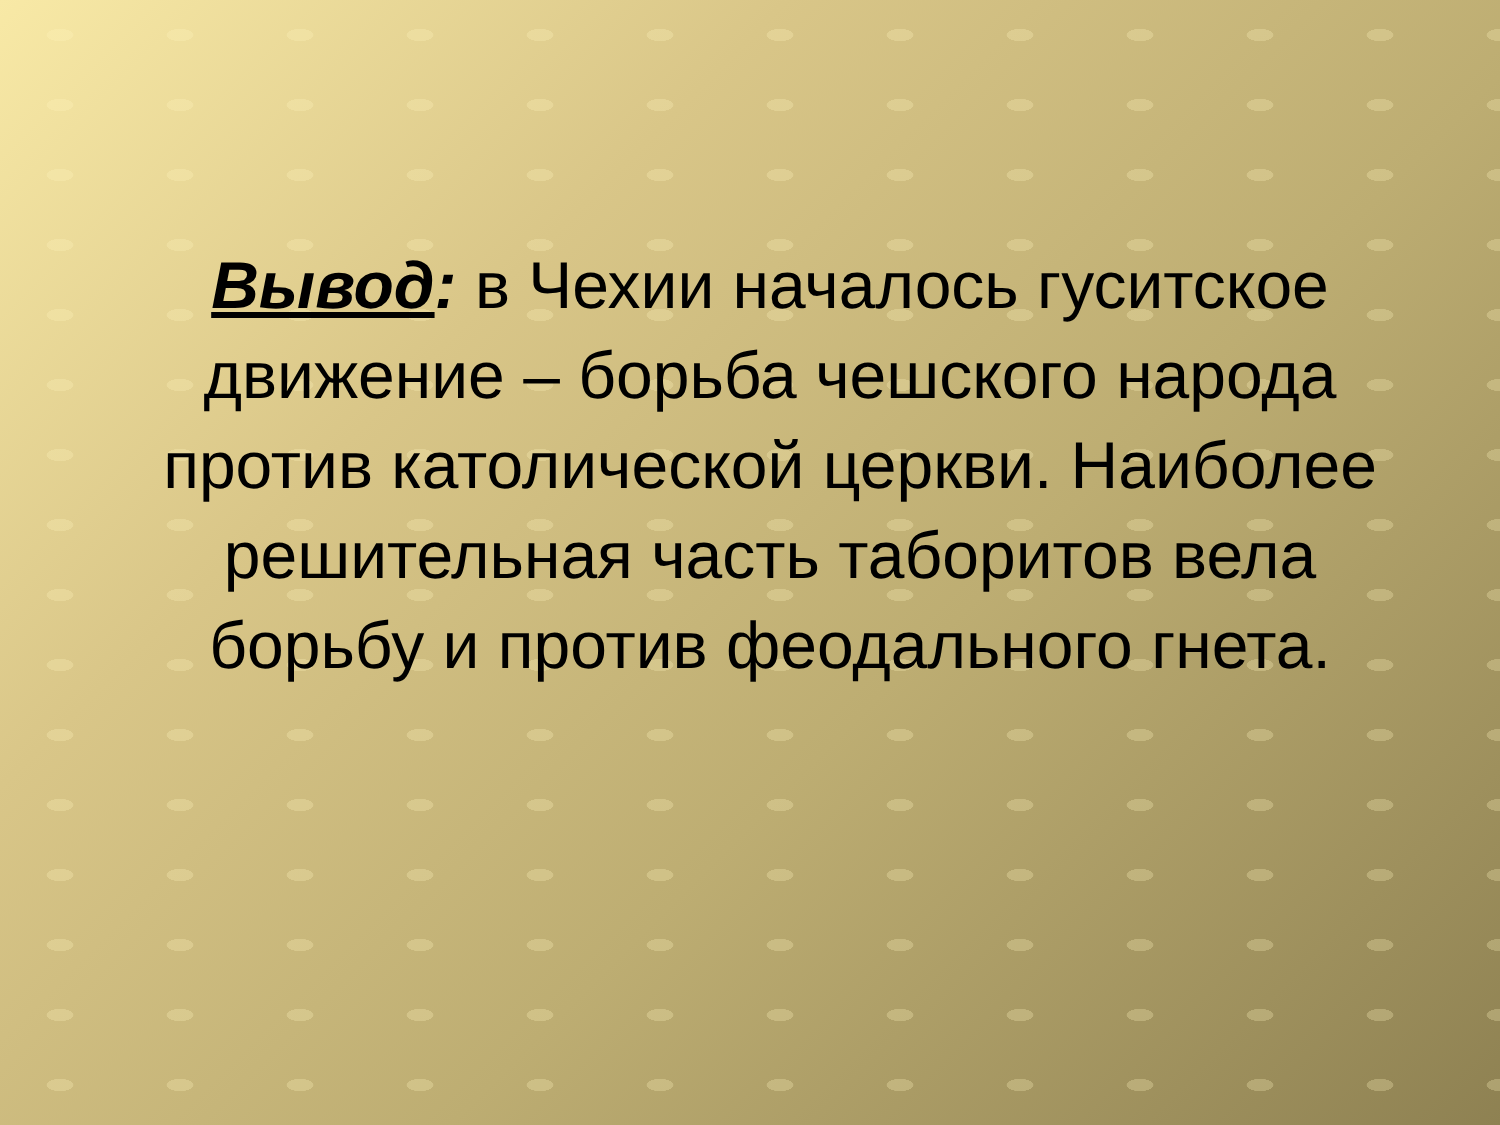Вывод: в Чехии началось гуситское движение – борьба чешского народа против католической церкви. Наиболее решительная часть таборитов вела борьбу и против феодального гнета.